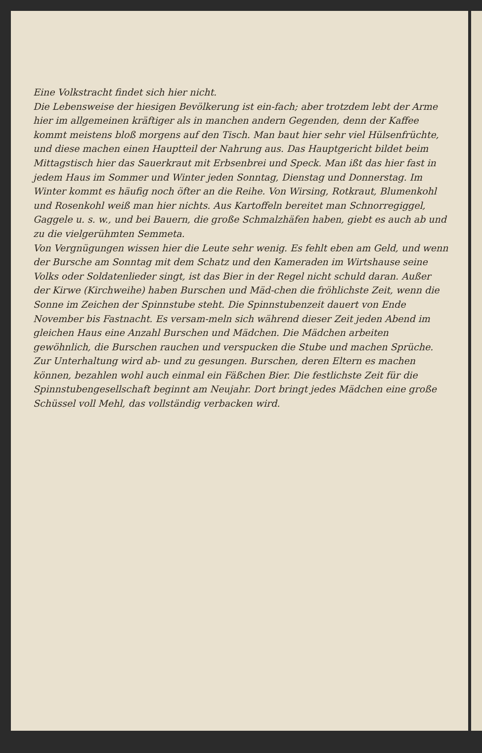Eine Volkstracht findet sich hier nicht.
Die Lebensweise der hiesigen Bevölkerung ist ein-fach; aber trotzdem lebt der Arme hier im allgemeinen kräftiger als in manchen andern Gegenden, denn der Kaffee kommt meistens bloß morgens auf den Tisch. Man baut hier sehr viel Hülsenfrüchte, und diese machen einen Hauptteil der Nahrung aus. Das Hauptgericht bildet beim Mittagstisch hier das Sauerkraut mit Erbsenbrei und Speck. Man ißt das hier fast in jedem Haus im Sommer und Winter jeden Sonntag, Dienstag und Donnerstag. Im Winter kommt es häufig noch öfter an die Reihe. Von Wirsing, Rotkraut, Blumenkohl und Rosenkohl weiß man hier nichts. Aus Kartoffeln bereitet man Schnorregiggel, Gaggele u. s. w., und bei Bauern, die große Schmalzhäfen haben, giebt es auch ab und zu die vielgerühmten Semmeta.
Von Vergnügungen wissen hier die Leute sehr wenig. Es fehlt eben am Geld, und wenn der Bursche am Sonntag mit dem Schatz und den Kameraden im Wirtshause seine Volks oder Soldatenlieder singt, ist das Bier in der Regel nicht schuld daran. Außer der Kirwe (Kirchweihe) haben Burschen und Mäd-chen die fröhlichste Zeit, wenn die Sonne im Zeichen der Spinnstube steht. Die Spinnstubenzeit dauert von Ende November bis Fastnacht. Es versam-meln sich während dieser Zeit jeden Abend im gleichen Haus eine Anzahl Burschen und Mädchen. Die Mädchen arbeiten gewöhnlich, die Burschen rauchen und verspucken die Stube und machen Sprüche. Zur Unterhaltung wird ab- und zu gesungen. Burschen, deren Eltern es machen können, bezahlen wohl auch einmal ein Fäßchen Bier. Die festlichste Zeit für die Spinnstubengesellschaft beginnt am Neujahr. Dort bringt jedes Mädchen eine große Schüssel voll Mehl, das vollständig verbacken wird.